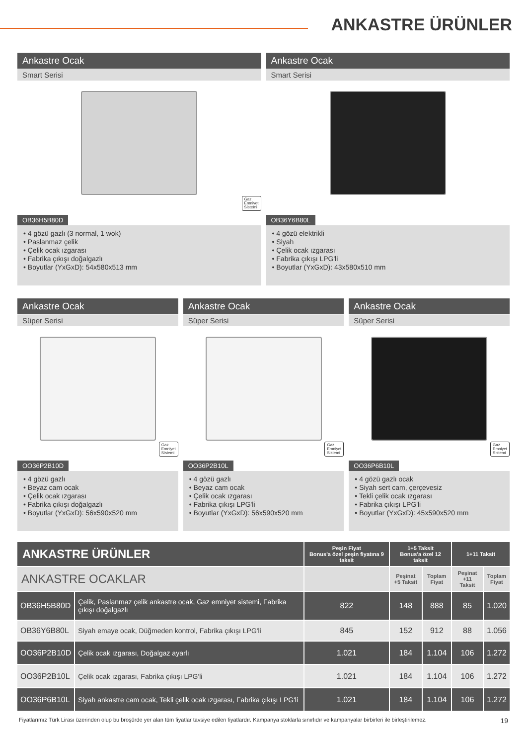ANKASTRE ÜRÜNLER
Ankastre Ocak
Smart Serisi
Gaz
Emniyet
Sistemi
OB36H5B80D
• 4 gözü gazlı (3 normal, 1 wok)
• Paslanmaz çelik
• Çelik ocak ızgarası
• Fabrika çıkışı doğalgazlı
• Boyutlar (YxGxD): 54x580x513 mm
Ankastre Ocak
Smart Serisi
OB36Y6B80L
• 4 gözü elektrikli
• Siyah
• Çelik ocak ızgarası
• Fabrika çıkışı LPG'li
• Boyutlar (YxGxD): 43x580x510 mm
Ankastre Ocak
Süper Serisi
Gaz
Emniyet
Sistemi
OO36P2B10D
• 4 gözü gazlı
• Beyaz cam ocak
• Çelik ocak ızgarası
• Fabrika çıkışı doğalgazlı
• Boyutlar (YxGxD): 56x590x520 mm
Ankastre Ocak
Süper Serisi
Gaz
Emniyet
Sistemi
OO36P2B10L
• 4 gözü gazlı
• Beyaz cam ocak
• Çelik ocak ızgarası
• Fabrika çıkışı LPG'li
• Boyutlar (YxGxD): 56x590x520 mm
Ankastre Ocak
Süper Serisi
Gaz
Emniyet
Sistemi
OO36P6B10L
• 4 gözü gazlı ocak
• Siyah sert cam, çerçevesiz
• Tekli çelik ocak ızgarası
• Fabrika çıkışı LPG'li
• Boyutlar (YxGxD): 45x590x520 mm
| ANKASTRE ÜRÜNLER | | Peşin Fiyat Bonus'a özel peşin fiyatına 9 taksit | 1+5 Taksit Bonus'a özel 12 taksit | | 1+11 Taksit | |
| --- | --- | --- | --- | --- | --- | --- |
| ANKASTRE OCAKLAR | | | Peşinat +5 Taksit | Toplam Fiyat | Peşinat +11 Taksit | Toplam Fiyat |
| OB36H5B80D | Çelik, Paslanmaz çelik ankastre ocak, Gaz emniyet sistemi, Fabrika çıkışı doğalgazlı | 822 | 148 | 888 | 85 | 1.020 |
| OB36Y6B80L | Siyah emaye ocak, Düğmeden kontrol, Fabrika çıkışı LPG'li | 845 | 152 | 912 | 88 | 1.056 |
| OO36P2B10D | Çelik ocak ızgarası, Doğalgaz ayarlı | 1.021 | 184 | 1.104 | 106 | 1.272 |
| OO36P2B10L | Çelik ocak ızgarası, Fabrika çıkışı LPG'li | 1.021 | 184 | 1.104 | 106 | 1.272 |
| OO36P6B10L | Siyah ankastre cam ocak, Tekli çelik ocak ızgarası, Fabrika çıkışı LPG'li | 1.021 | 184 | 1.104 | 106 | 1.272 |
Fiyatlarımız Türk Lirası üzerinden olup bu broşürde yer alan tüm fiyatlar tavsiye edilen fiyatlardır. Kampanya stoklarla sınırlıdır ve kampanyalar birbirleri ile birleştirilemez. 19